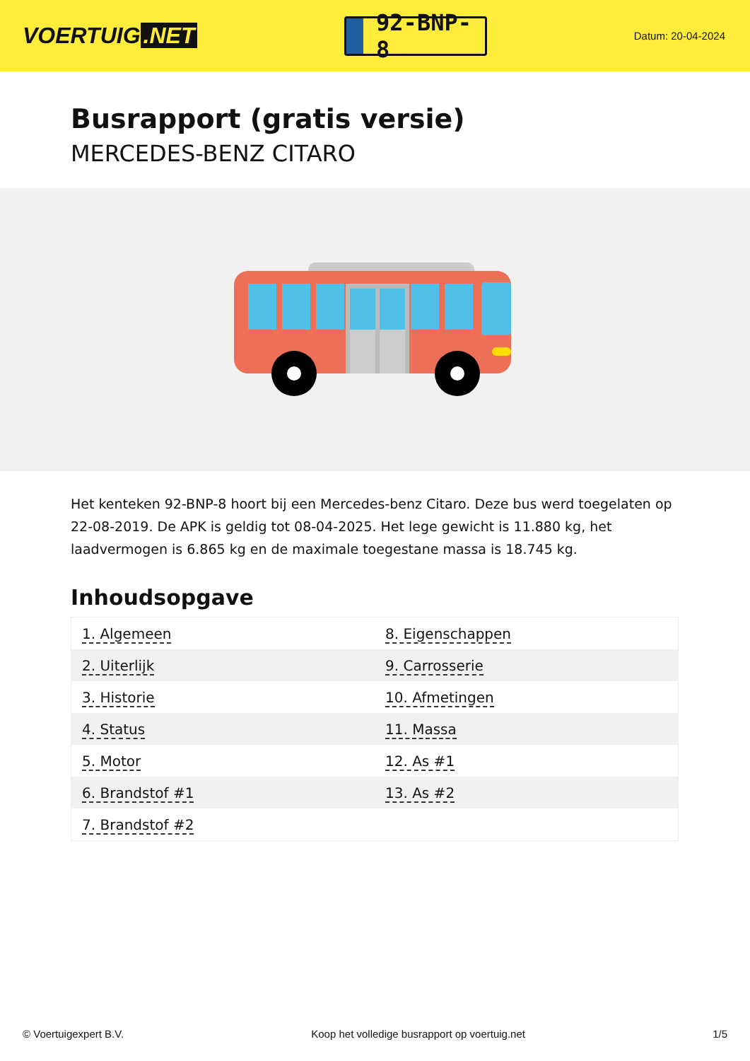VOERTUIG.NET
92-BNP-8
Datum: 20-04-2024
Busrapport (gratis versie)
MERCEDES-BENZ CITARO
Het kenteken 92-BNP-8 hoort bij een Mercedes-benz Citaro. Deze bus werd toegelaten op 22-08-2019. De APK is geldig tot 08-04-2025. Het lege gewicht is 11.880 kg, het laadvermogen is 6.865 kg en de maximale toegestane massa is 18.745 kg.
Inhoudsopgave
| 1. Algemeen | 8. Eigenschappen |
| 2. Uiterlijk | 9. Carrosserie |
| 3. Historie | 10. Afmetingen |
| 4. Status | 11. Massa |
| 5. Motor | 12. As #1 |
| 6. Brandstof #1 | 13. As #2 |
| 7. Brandstof #2 | |
© Voertuigexpert B.V. Koop het volledige busrapport op voertuig.net 1/5